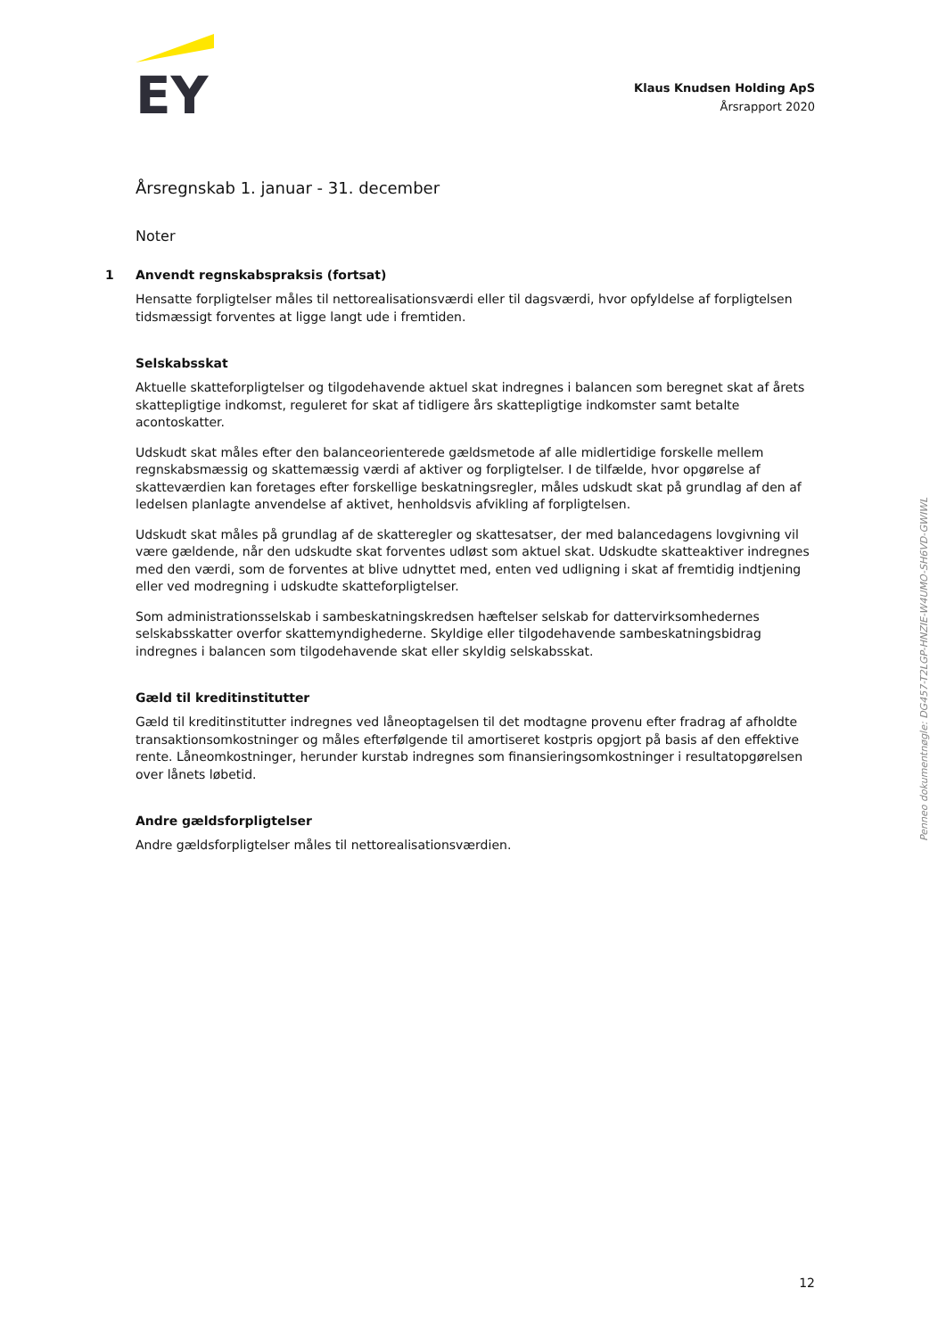EY
Klaus Knudsen Holding ApS
Årsrapport 2020
Årsregnskab 1. januar - 31. december
Noter
1 Anvendt regnskabspraksis (fortsat)
Hensatte forpligtelser måles til nettorealisationsværdi eller til dagsværdi, hvor opfyldelse af forpligtelsen tidsmæssigt forventes at ligge langt ude i fremtiden.
Selskabsskat
Aktuelle skatteforpligtelser og tilgodehavende aktuel skat indregnes i balancen som beregnet skat af årets skattepligtige indkomst, reguleret for skat af tidligere års skattepligtige indkomster samt betalte acontoskatter.
Udskudt skat måles efter den balanceorienterede gældsmetode af alle midlertidige forskelle mellem regnskabsmæssig og skattemæssig værdi af aktiver og forpligtelser. I de tilfælde, hvor opgørelse af skatteværdien kan foretages efter forskellige beskatningsregler, måles udskudt skat på grundlag af den af ledelsen planlagte anvendelse af aktivet, henholdsvis afvikling af forpligtelsen.
Udskudt skat måles på grundlag af de skatteregler og skattesatser, der med balancedagens lovgivning vil være gældende, når den udskudte skat forventes udløst som aktuel skat. Udskudte skatteaktiver indregnes med den værdi, som de forventes at blive udnyttet med, enten ved udligning i skat af fremtidig indtjening eller ved modregning i udskudte skatteforpligtelser.
Som administrationsselskab i sambeskatningskredsen hæftelser selskab for dattervirksomhedernes selskabsskatter overfor skattemyndighederne. Skyldige eller tilgodehavende sambeskatningsbidrag indregnes i balancen som tilgodehavende skat eller skyldig selskabsskat.
Gæld til kreditinstitutter
Gæld til kreditinstitutter indregnes ved låneoptagelsen til det modtagne provenu efter fradrag af afholdte transaktionsomkostninger og måles efterfølgende til amortiseret kostpris opgjort på basis af den effektive rente. Låneomkostninger, herunder kurstab indregnes som finansieringsomkostninger i resultatopgørelsen over lånets løbetid.
Andre gældsforpligtelser
Andre gældsforpligtelser måles til nettorealisationsværdien.
Penneo dokumentnøgle: DG457-T2LGP-HNZIE-W4UMO-SH6VD-GWIWL
12